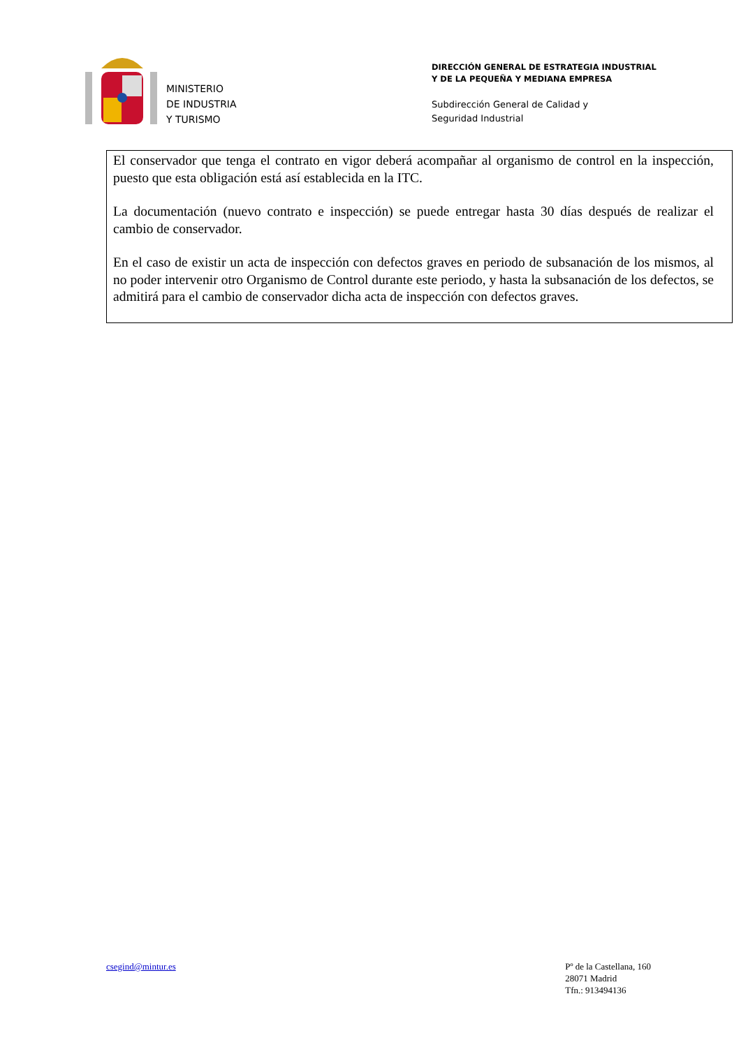MINISTERIO
DE INDUSTRIA
Y TURISMO
DIRECCIÓN GENERAL DE ESTRATEGIA INDUSTRIAL
Y DE LA PEQUEÑA Y MEDIANA EMPRESA
Subdirección General de Calidad y
Seguridad Industrial
El conservador que tenga el contrato en vigor deberá acompañar al organismo de control en la inspección, puesto que esta obligación está así establecida en la ITC.
La documentación (nuevo contrato e inspección) se puede entregar hasta 30 días después de realizar el cambio de conservador.
En el caso de existir un acta de inspección con defectos graves en periodo de subsanación de los mismos, al no poder intervenir otro Organismo de Control durante este periodo, y hasta la subsanación de los defectos, se admitirá para el cambio de conservador dicha acta de inspección con defectos graves.
csegind@mintur.es Pº de la Castellana, 160
28071 Madrid
Tfn.: 913494136